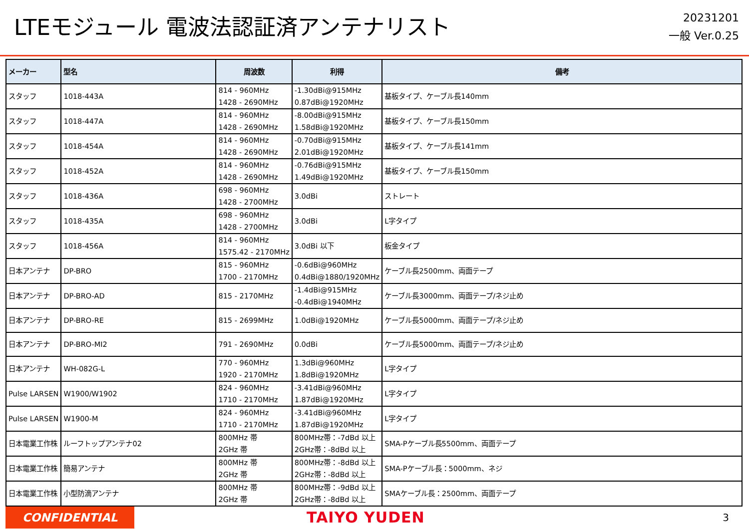LTEモジュール 電波法認証済アンテナリスト
20231201
一般 Ver.0.25
| メーカー | 型名 | 周波数 | 利得 | 備考 |
| --- | --- | --- | --- | --- |
| スタッフ | 1018-443A | 814 - 960MHz 1428 - 2690MHz | -1.30dBi@915MHz 0.87dBi@1920MHz | 基板タイプ、ケーブル長140mm |
| スタッフ | 1018-447A | 814 - 960MHz 1428 - 2690MHz | -8.00dBi@915MHz 1.58dBi@1920MHz | 基板タイプ、ケーブル長150mm |
| スタッフ | 1018-454A | 814 - 960MHz 1428 - 2690MHz | -0.70dBi@915MHz 2.01dBi@1920MHz | 基板タイプ、ケーブル長141mm |
| スタッフ | 1018-452A | 814 - 960MHz 1428 - 2690MHz | -0.76dBi@915MHz 1.49dBi@1920MHz | 基板タイプ、ケーブル長150mm |
| スタッフ | 1018-436A | 698 - 960MHz 1428 - 2700MHz | 3.0dBi | ストレート |
| スタッフ | 1018-435A | 698 - 960MHz 1428 - 2700MHz | 3.0dBi | L字タイプ |
| スタッフ | 1018-456A | 814 - 960MHz 1575.42 - 2170MHz | 3.0dBi 以下 | 板金タイプ |
| 日本アンテナ | DP-BRO | 815 - 960MHz 1700 - 2170MHz | -0.6dBi@960MHz 0.4dBi@1880/1920MHz | ケーブル長2500mm、両面テープ |
| 日本アンテナ | DP-BRO-AD | 815 - 2170MHz | -1.4dBi@915MHz -0.4dBi@1940MHz | ケーブル長3000mm、両面テープ/ネジ止め |
| 日本アンテナ | DP-BRO-RE | 815 - 2699MHz | 1.0dBi@1920MHz | ケーブル長5000mm、両面テープ/ネジ止め |
| 日本アンテナ | DP-BRO-MI2 | 791 - 2690MHz | 0.0dBi | ケーブル長5000mm、両面テープ/ネジ止め |
| 日本アンテナ | WH-082G-L | 770 - 960MHz 1920 - 2170MHz | 1.3dBi@960MHz 1.8dBi@1920MHz | L字タイプ |
| Pulse LARSEN | W1900/W1902 | 824 - 960MHz 1710 - 2170MHz | -3.41dBi@960MHz 1.87dBi@1920MHz | L字タイプ |
| Pulse LARSEN | W1900-M | 824 - 960MHz 1710 - 2170MHz | -3.41dBi@960MHz 1.87dBi@1920MHz | L字タイプ |
| 日本電業工作株 | ルーフトップアンテナ02 | 800MHz 帯 2GHz 帯 | 800MHz帯：-7dBd 以上 2GHz帯：-8dBd 以上 | SMA-Pケーブル長5500mm、両面テープ |
| 日本電業工作株 | 簡易アンテナ | 800MHz 帯 2GHz 帯 | 800MHz帯：-8dBd 以上 2GHz帯：-8dBd 以上 | SMA-Pケーブル長：5000mm、ネジ |
| 日本電業工作株 | 小型防滴アンテナ | 800MHz 帯 2GHz 帯 | 800MHz帯：-9dBd 以上 2GHz帯：-8dBd 以上 | SMAケーブル長：2500mm、両面テープ |
CONFIDENTIAL
TAIYO YUDEN
3